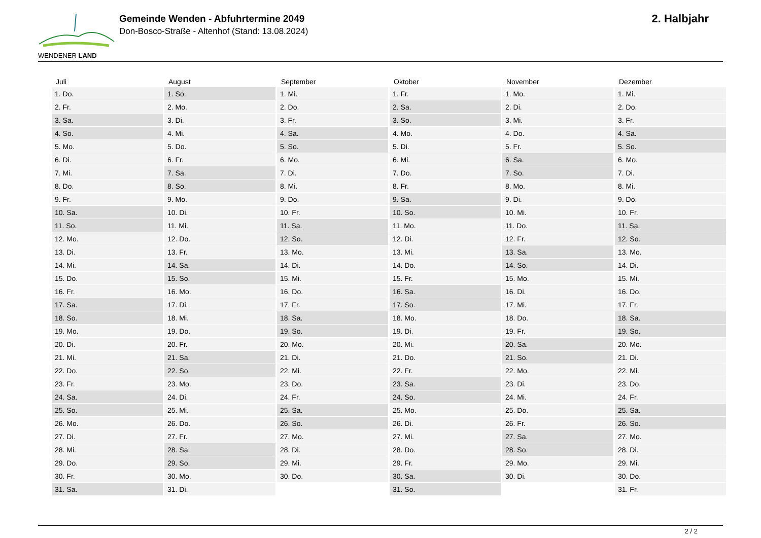WENDENER LAND
Gemeinde Wenden - Abfuhrtermine 2049
Don-Bosco-Straße - Altenhof (Stand: 13.08.2024)
2. Halbjahr
| Juli | August | September | Oktober | November | Dezember |
| --- | --- | --- | --- | --- | --- |
| 1. Do. | 1. So. | 1. Mi. | 1. Fr. | 1. Mo. | 1. Mi. |
| 2. Fr. | 2. Mo. | 2. Do. | 2. Sa. | 2. Di. | 2. Do. |
| 3. Sa. | 3. Di. | 3. Fr. | 3. So. | 3. Mi. | 3. Fr. |
| 4. So. | 4. Mi. | 4. Sa. | 4. Mo. | 4. Do. | 4. Sa. |
| 5. Mo. | 5. Do. | 5. So. | 5. Di. | 5. Fr. | 5. So. |
| 6. Di. | 6. Fr. | 6. Mo. | 6. Mi. | 6. Sa. | 6. Mo. |
| 7. Mi. | 7. Sa. | 7. Di. | 7. Do. | 7. So. | 7. Di. |
| 8. Do. | 8. So. | 8. Mi. | 8. Fr. | 8. Mo. | 8. Mi. |
| 9. Fr. | 9. Mo. | 9. Do. | 9. Sa. | 9. Di. | 9. Do. |
| 10. Sa. | 10. Di. | 10. Fr. | 10. So. | 10. Mi. | 10. Fr. |
| 11. So. | 11. Mi. | 11. Sa. | 11. Mo. | 11. Do. | 11. Sa. |
| 12. Mo. | 12. Do. | 12. So. | 12. Di. | 12. Fr. | 12. So. |
| 13. Di. | 13. Fr. | 13. Mo. | 13. Mi. | 13. Sa. | 13. Mo. |
| 14. Mi. | 14. Sa. | 14. Di. | 14. Do. | 14. So. | 14. Di. |
| 15. Do. | 15. So. | 15. Mi. | 15. Fr. | 15. Mo. | 15. Mi. |
| 16. Fr. | 16. Mo. | 16. Do. | 16. Sa. | 16. Di. | 16. Do. |
| 17. Sa. | 17. Di. | 17. Fr. | 17. So. | 17. Mi. | 17. Fr. |
| 18. So. | 18. Mi. | 18. Sa. | 18. Mo. | 18. Do. | 18. Sa. |
| 19. Mo. | 19. Do. | 19. So. | 19. Di. | 19. Fr. | 19. So. |
| 20. Di. | 20. Fr. | 20. Mo. | 20. Mi. | 20. Sa. | 20. Mo. |
| 21. Mi. | 21. Sa. | 21. Di. | 21. Do. | 21. So. | 21. Di. |
| 22. Do. | 22. So. | 22. Mi. | 22. Fr. | 22. Mo. | 22. Mi. |
| 23. Fr. | 23. Mo. | 23. Do. | 23. Sa. | 23. Di. | 23. Do. |
| 24. Sa. | 24. Di. | 24. Fr. | 24. So. | 24. Mi. | 24. Fr. |
| 25. So. | 25. Mi. | 25. Sa. | 25. Mo. | 25. Do. | 25. Sa. |
| 26. Mo. | 26. Do. | 26. So. | 26. Di. | 26. Fr. | 26. So. |
| 27. Di. | 27. Fr. | 27. Mo. | 27. Mi. | 27. Sa. | 27. Mo. |
| 28. Mi. | 28. Sa. | 28. Di. | 28. Do. | 28. So. | 28. Di. |
| 29. Do. | 29. So. | 29. Mi. | 29. Fr. | 29. Mo. | 29. Mi. |
| 30. Fr. | 30. Mo. | 30. Do. | 30. Sa. | 30. Di. | 30. Do. |
| 31. Sa. | 31. Di. | | 31. So. | | 31. Fr. |
2 / 2